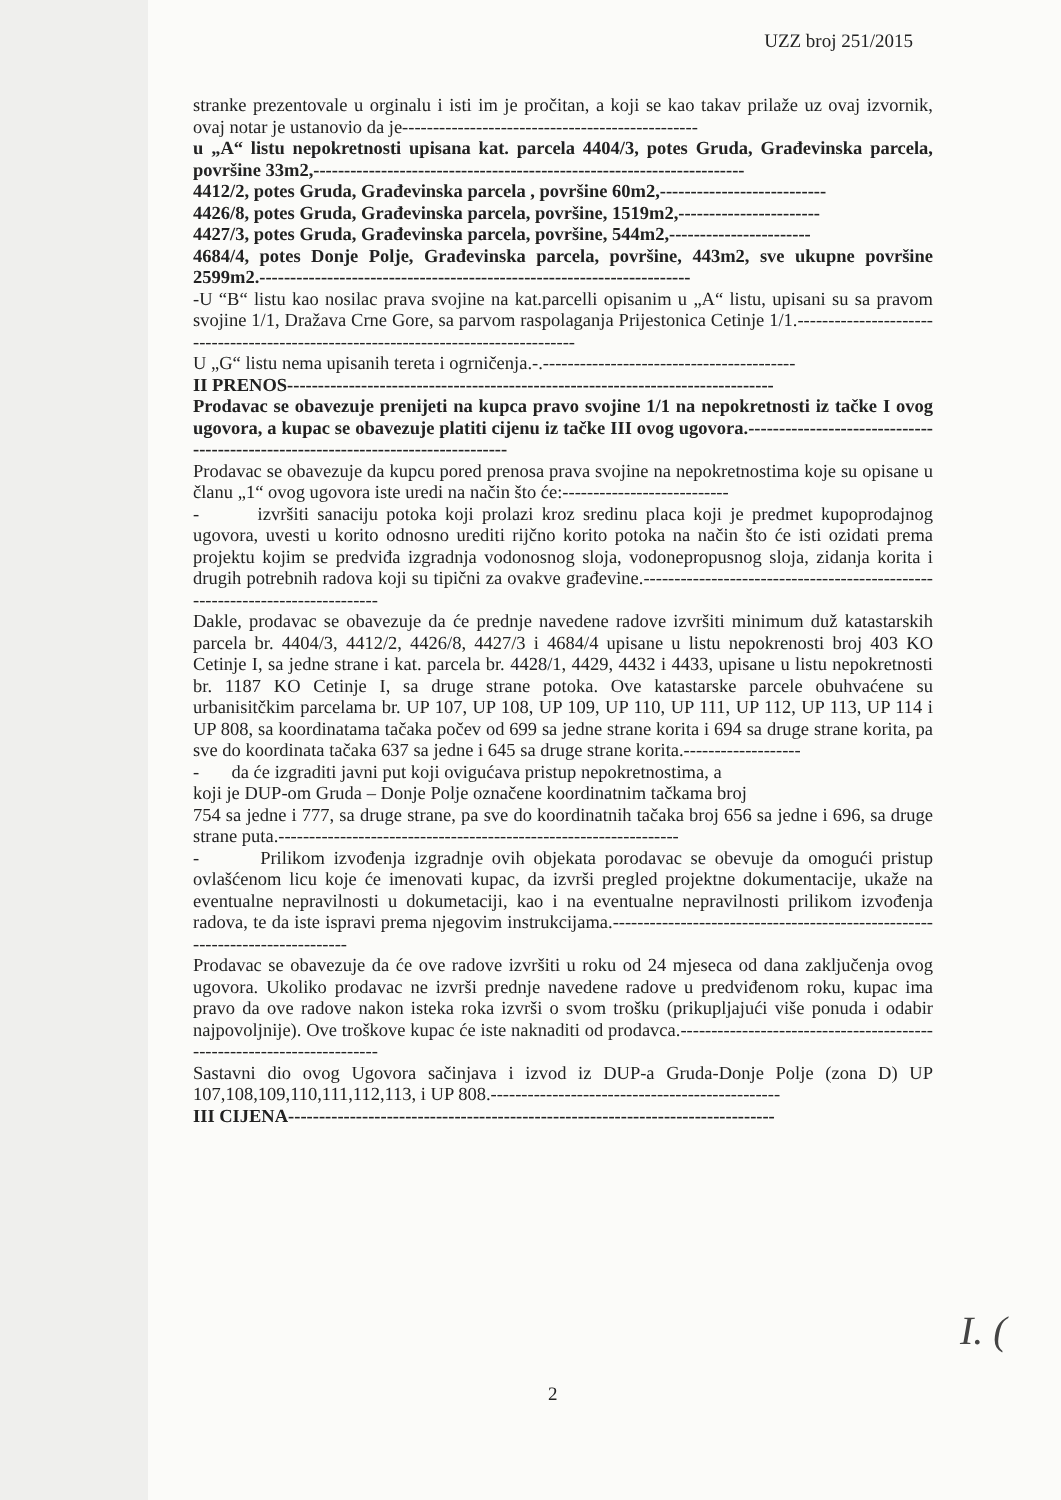UZZ broj 251/2015
stranke prezentovale u orginalu i isti im je pročitan, a koji se kao takav prilaže uz ovaj izvornik, ovaj notar je ustanovio da je------------------------------------------------
u „A“ listu nepokretnosti upisana kat. parcela 4404/3, potes Gruda, Građevinska parcela, površine 33m2,----------------------------------------------------------------------
4412/2, potes Gruda, Građevinska parcela , površine 60m2,---------------------------
4426/8, potes Gruda, Građevinska parcela, površine, 1519m2,-----------------------
4427/3, potes Gruda, Građevinska parcela, površine, 544m2,-----------------------
4684/4, potes Donje Polje, Građevinska parcela, površine, 443m2, sve ukupne površine 2599m2.----------------------------------------------------------------------
-U “B“ listu kao nosilac prava svojine na kat.parcelli opisanim u „A“ listu, upisani su sa pravom svojine 1/1, Dražava Crne Gore, sa parvom raspolaganja Prijestonica Cetinje 1/1.------------------------------------------------------------------------------------
U „G“ listu nema upisanih tereta i ogrničenja.-.-----------------------------------------
II PRENOS-------------------------------------------------------------------------------
Prodavac se obavezuje prenijeti na kupca pravo svojine 1/1 na nepokretnosti iz tačke I ovog ugovora, a kupac se obavezuje platiti cijenu iz tačke III ovog ugovora.---------------------------------------------------------------------------------
Prodavac se obavezuje da kupcu pored prenosa prava svojine na nepokretnostima koje su opisane u članu „1“ ovog ugovora iste uredi na način što će:---------------------------
- izvršiti sanaciju potoka koji prolazi kroz sredinu placa koji je predmet kupoprodajnog ugovora, uvesti u korito odnosno urediti rijčno korito potoka na način što će isti ozidati prema projektu kojim se predviđa izgradnja vodonosnog sloja, vodonepropusnog sloja, zidanja korita i drugih potrebnih radova koji su tipični za ovakve građevine.-----------------------------------------------------------------------------
Dakle, prodavac se obavezuje da će prednje navedene radove izvršiti minimum duž katastarskih parcela br. 4404/3, 4412/2, 4426/8, 4427/3 i 4684/4 upisane u listu nepokrenosti broj 403 KO Cetinje I, sa jedne strane i kat. parcela br. 4428/1, 4429, 4432 i 4433, upisane u listu nepokretnosti br. 1187 KO Cetinje I, sa druge strane potoka. Ove katastarske parcele obuhvaćene su urbanisitčkim parcelama br. UP 107, UP 108, UP 109, UP 110, UP 111, UP 112, UP 113, UP 114 i UP 808, sa koordinatama tačaka počev od 699 sa jedne strane korita i 694 sa druge strane korita, pa sve do koordinata tačaka 637 sa jedne i 645 sa druge strane korita.-------------------
- da će izgraditi javni put koji ovigućava pristup nepokretnostima, a
koji je DUP-om Gruda – Donje Polje označene koordinatnim tačkama broj
754 sa jedne i 777, sa druge strane, pa sve do koordinatnih tačaka broj 656 sa jedne i 696, sa druge strane puta.-----------------------------------------------------------------
- Prilikom izvođenja izgradnje ovih objekata porodavac se obevuje da omogući pristup ovlašćenom licu koje će imenovati kupac, da izvrši pregled projektne dokumentacije, ukaže na eventualne nepravilnosti u dokumetaciji, kao i na eventualne nepravilnosti prilikom izvođenja radova, te da iste ispravi prema njegovim instrukcijama.-----------------------------------------------------------------------------
Prodavac se obavezuje da će ove radove izvršiti u roku od 24 mjeseca od dana zaključenja ovog ugovora. Ukoliko prodavac ne izvrši prednje navedene radove u predviđenom roku, kupac ima pravo da ove radove nakon isteka roka izvrši o svom trošku (prikupljajući više ponuda i odabir najpovoljnije). Ove troškove kupac će iste naknaditi od prodavca.-----------------------------------------------------------------------
Sastavni dio ovog Ugovora sačinjava i izvod iz DUP-a Gruda-Donje Polje (zona D) UP 107,108,109,110,111,112,113, i UP 808.-----------------------------------------------
III CIJENA-------------------------------------------------------------------------------
I. (
2